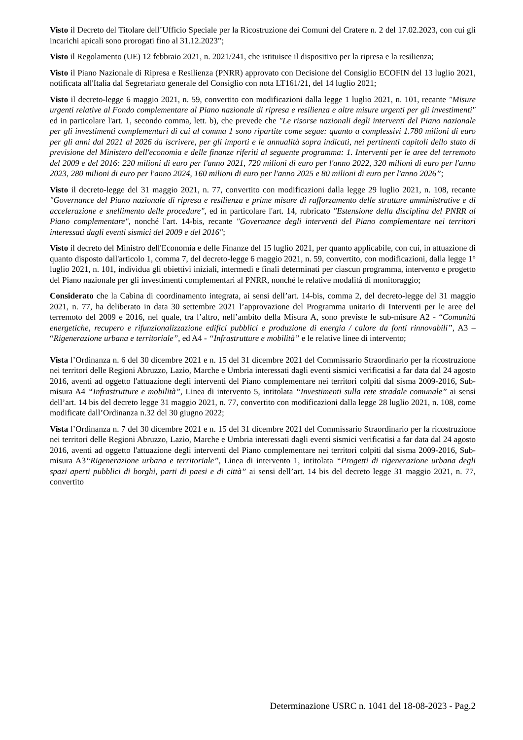Visto il Decreto del Titolare dell’Ufficio Speciale per la Ricostruzione dei Comuni del Cratere n. 2 del 17.02.2023, con cui gli incarichi apicali sono prorogati fino al 31.12.2023”;
Visto il Regolamento (UE) 12 febbraio 2021, n. 2021/241, che istituisce il dispositivo per la ripresa e la resilienza;
Visto il Piano Nazionale di Ripresa e Resilienza (PNRR) approvato con Decisione del Consiglio ECOFIN del 13 luglio 2021, notificata all'Italia dal Segretariato generale del Consiglio con nota LT161/21, del 14 luglio 2021;
Visto il decreto-legge 6 maggio 2021, n. 59, convertito con modificazioni dalla legge 1 luglio 2021, n. 101, recante "Misure urgenti relative al Fondo complementare al Piano nazionale di ripresa e resilienza e altre misure urgenti per gli investimenti" ed in particolare l'art. 1, secondo comma, lett. b), che prevede che "Le risorse nazionali degli interventi del Piano nazionale per gli investimenti complementari di cui al comma 1 sono ripartite come segue: quanto a complessivi 1.780 milioni di euro per gli anni dal 2021 al 2026 da iscrivere, per gli importi e le annualità sopra indicati, nei pertinenti capitoli dello stato di previsione del Ministero dell'economia e delle finanze riferiti al seguente programma: 1. Interventi per le aree del terremoto del 2009 e del 2016: 220 milioni di euro per l'anno 2021, 720 milioni di euro per l'anno 2022, 320 milioni di euro per l'anno 2023, 280 milioni di euro per l'anno 2024, 160 milioni di euro per l'anno 2025 e 80 milioni di euro per l'anno 2026”;
Visto il decreto-legge del 31 maggio 2021, n. 77, convertito con modificazioni dalla legge 29 luglio 2021, n. 108, recante "Governance del Piano nazionale di ripresa e resilienza e prime misure di rafforzamento delle strutture amministrative e di accelerazione e snellimento delle procedure", ed in particolare l'art. 14, rubricato "Estensione della disciplina del PNRR al Piano complementare", nonché l'art. 14-bis, recante "Governance degli interventi del Piano complementare nei territori interessati dagli eventi sismici del 2009 e del 2016";
Visto il decreto del Ministro dell'Economia e delle Finanze del 15 luglio 2021, per quanto applicabile, con cui, in attuazione di quanto disposto dall'articolo 1, comma 7, del decreto-legge 6 maggio 2021, n. 59, convertito, con modificazioni, dalla legge 1° luglio 2021, n. 101, individua gli obiettivi iniziali, intermedi e finali determinati per ciascun programma, intervento e progetto del Piano nazionale per gli investimenti complementari al PNRR, nonché le relative modalità di monitoraggio;
Considerato che la Cabina di coordinamento integrata, ai sensi dell’art. 14-bis, comma 2, del decreto-legge del 31 maggio 2021, n. 77, ha deliberato in data 30 settembre 2021 l’approvazione del Programma unitario di Interventi per le aree del terremoto del 2009 e 2016, nel quale, tra l’altro, nell’ambito della Misura A, sono previste le sub-misure A2 - “Comunità energetiche, recupero e rifunzionalizzazione edifici pubblici e produzione di energia / calore da fonti rinnovabili”, A3 – “Rigenerazione urbana e territoriale”, ed A4 - “Infrastrutture e mobilità” e le relative linee di intervento;
Vista l’Ordinanza n. 6 del 30 dicembre 2021 e n. 15 del 31 dicembre 2021 del Commissario Straordinario per la ricostruzione nei territori delle Regioni Abruzzo, Lazio, Marche e Umbria interessati dagli eventi sismici verificatisi a far data dal 24 agosto 2016, aventi ad oggetto l'attuazione degli interventi del Piano complementare nei territori colpiti dal sisma 2009-2016, Sub-misura A4 “Infrastrutture e mobilità”, Linea di intervento 5, intitolata “Investimenti sulla rete stradale comunale” ai sensi dell’art. 14 bis del decreto legge 31 maggio 2021, n. 77, convertito con modificazioni dalla legge 28 luglio 2021, n. 108, come modificate dall’Ordinanza n.32 del 30 giugno 2022;
Vista l’Ordinanza n. 7 del 30 dicembre 2021 e n. 15 del 31 dicembre 2021 del Commissario Straordinario per la ricostruzione nei territori delle Regioni Abruzzo, Lazio, Marche e Umbria interessati dagli eventi sismici verificatisi a far data dal 24 agosto 2016, aventi ad oggetto l'attuazione degli interventi del Piano complementare nei territori colpiti dal sisma 2009-2016, Sub-misura A3“Rigenerazione urbana e territoriale”, Linea di intervento 1, intitolata “Progetti di rigenerazione urbana degli spazi aperti pubblici di borghi, parti di paesi e di città” ai sensi dell’art. 14 bis del decreto legge 31 maggio 2021, n. 77, convertito
Determinazione USRC n. 1041 del 18-08-2023 - Pag.2